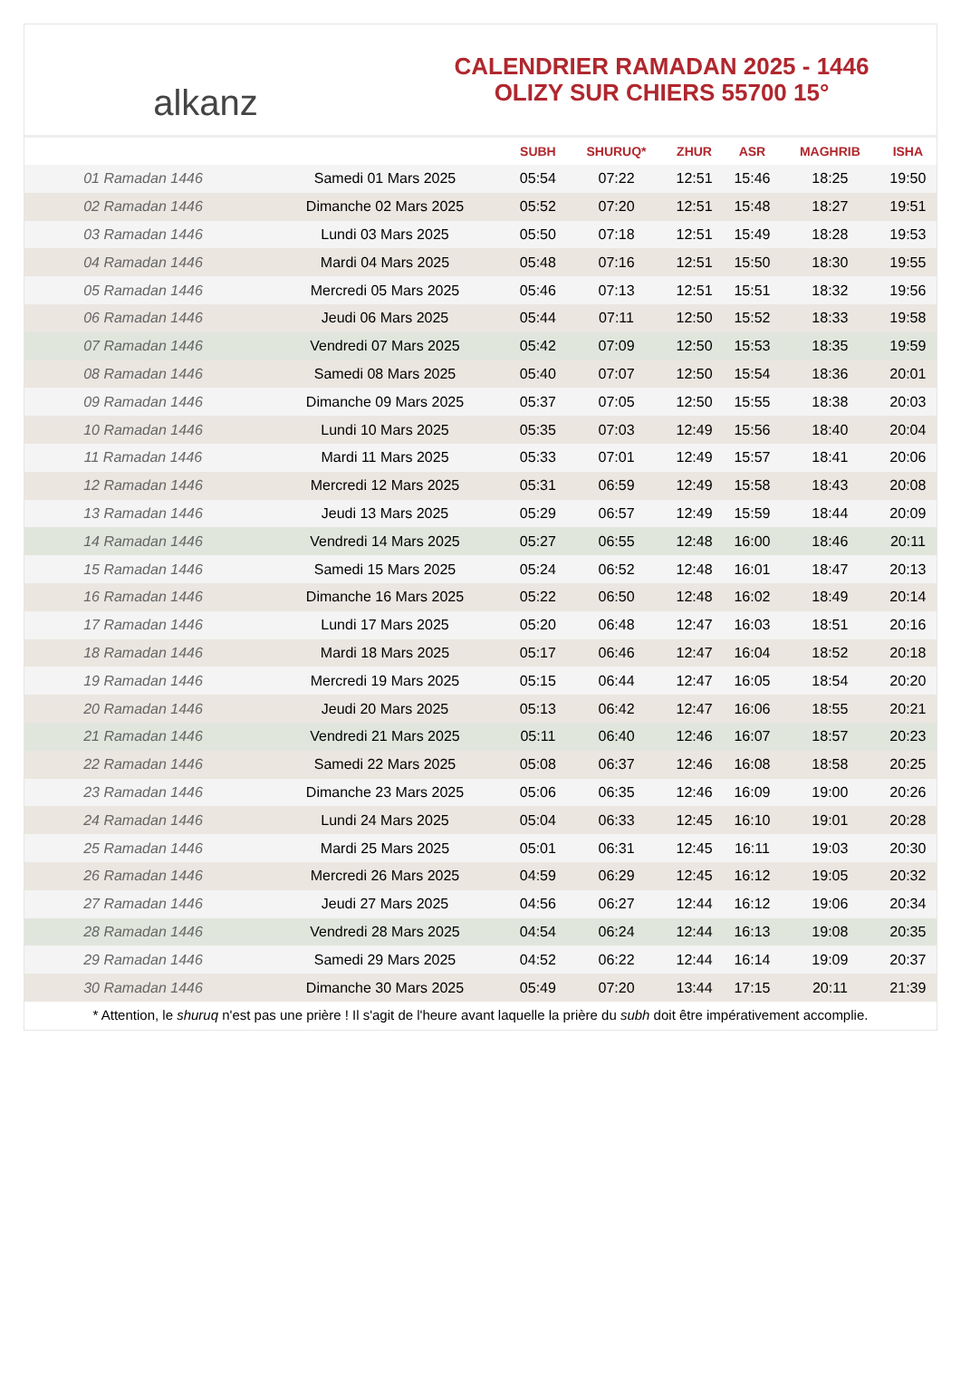alkanz
CALENDRIER RAMADAN 2025 - 1446
OLIZY SUR CHIERS 55700 15°
| | | SUBH | SHURUQ* | ZHUR | ASR | MAGHRIB | ISHA |
| --- | --- | --- | --- | --- | --- | --- | --- |
| 01 Ramadan 1446 | Samedi 01 Mars 2025 | 05:54 | 07:22 | 12:51 | 15:46 | 18:25 | 19:50 |
| 02 Ramadan 1446 | Dimanche 02 Mars 2025 | 05:52 | 07:20 | 12:51 | 15:48 | 18:27 | 19:51 |
| 03 Ramadan 1446 | Lundi 03 Mars 2025 | 05:50 | 07:18 | 12:51 | 15:49 | 18:28 | 19:53 |
| 04 Ramadan 1446 | Mardi 04 Mars 2025 | 05:48 | 07:16 | 12:51 | 15:50 | 18:30 | 19:55 |
| 05 Ramadan 1446 | Mercredi 05 Mars 2025 | 05:46 | 07:13 | 12:51 | 15:51 | 18:32 | 19:56 |
| 06 Ramadan 1446 | Jeudi 06 Mars 2025 | 05:44 | 07:11 | 12:50 | 15:52 | 18:33 | 19:58 |
| 07 Ramadan 1446 | Vendredi 07 Mars 2025 | 05:42 | 07:09 | 12:50 | 15:53 | 18:35 | 19:59 |
| 08 Ramadan 1446 | Samedi 08 Mars 2025 | 05:40 | 07:07 | 12:50 | 15:54 | 18:36 | 20:01 |
| 09 Ramadan 1446 | Dimanche 09 Mars 2025 | 05:37 | 07:05 | 12:50 | 15:55 | 18:38 | 20:03 |
| 10 Ramadan 1446 | Lundi 10 Mars 2025 | 05:35 | 07:03 | 12:49 | 15:56 | 18:40 | 20:04 |
| 11 Ramadan 1446 | Mardi 11 Mars 2025 | 05:33 | 07:01 | 12:49 | 15:57 | 18:41 | 20:06 |
| 12 Ramadan 1446 | Mercredi 12 Mars 2025 | 05:31 | 06:59 | 12:49 | 15:58 | 18:43 | 20:08 |
| 13 Ramadan 1446 | Jeudi 13 Mars 2025 | 05:29 | 06:57 | 12:49 | 15:59 | 18:44 | 20:09 |
| 14 Ramadan 1446 | Vendredi 14 Mars 2025 | 05:27 | 06:55 | 12:48 | 16:00 | 18:46 | 20:11 |
| 15 Ramadan 1446 | Samedi 15 Mars 2025 | 05:24 | 06:52 | 12:48 | 16:01 | 18:47 | 20:13 |
| 16 Ramadan 1446 | Dimanche 16 Mars 2025 | 05:22 | 06:50 | 12:48 | 16:02 | 18:49 | 20:14 |
| 17 Ramadan 1446 | Lundi 17 Mars 2025 | 05:20 | 06:48 | 12:47 | 16:03 | 18:51 | 20:16 |
| 18 Ramadan 1446 | Mardi 18 Mars 2025 | 05:17 | 06:46 | 12:47 | 16:04 | 18:52 | 20:18 |
| 19 Ramadan 1446 | Mercredi 19 Mars 2025 | 05:15 | 06:44 | 12:47 | 16:05 | 18:54 | 20:20 |
| 20 Ramadan 1446 | Jeudi 20 Mars 2025 | 05:13 | 06:42 | 12:47 | 16:06 | 18:55 | 20:21 |
| 21 Ramadan 1446 | Vendredi 21 Mars 2025 | 05:11 | 06:40 | 12:46 | 16:07 | 18:57 | 20:23 |
| 22 Ramadan 1446 | Samedi 22 Mars 2025 | 05:08 | 06:37 | 12:46 | 16:08 | 18:58 | 20:25 |
| 23 Ramadan 1446 | Dimanche 23 Mars 2025 | 05:06 | 06:35 | 12:46 | 16:09 | 19:00 | 20:26 |
| 24 Ramadan 1446 | Lundi 24 Mars 2025 | 05:04 | 06:33 | 12:45 | 16:10 | 19:01 | 20:28 |
| 25 Ramadan 1446 | Mardi 25 Mars 2025 | 05:01 | 06:31 | 12:45 | 16:11 | 19:03 | 20:30 |
| 26 Ramadan 1446 | Mercredi 26 Mars 2025 | 04:59 | 06:29 | 12:45 | 16:12 | 19:05 | 20:32 |
| 27 Ramadan 1446 | Jeudi 27 Mars 2025 | 04:56 | 06:27 | 12:44 | 16:12 | 19:06 | 20:34 |
| 28 Ramadan 1446 | Vendredi 28 Mars 2025 | 04:54 | 06:24 | 12:44 | 16:13 | 19:08 | 20:35 |
| 29 Ramadan 1446 | Samedi 29 Mars 2025 | 04:52 | 06:22 | 12:44 | 16:14 | 19:09 | 20:37 |
| 30 Ramadan 1446 | Dimanche 30 Mars 2025 | 05:49 | 07:20 | 13:44 | 17:15 | 20:11 | 21:39 |
* Attention, le shuruq n'est pas une prière ! Il s'agit de l'heure avant laquelle la prière du subh doit être impérativement accomplie.